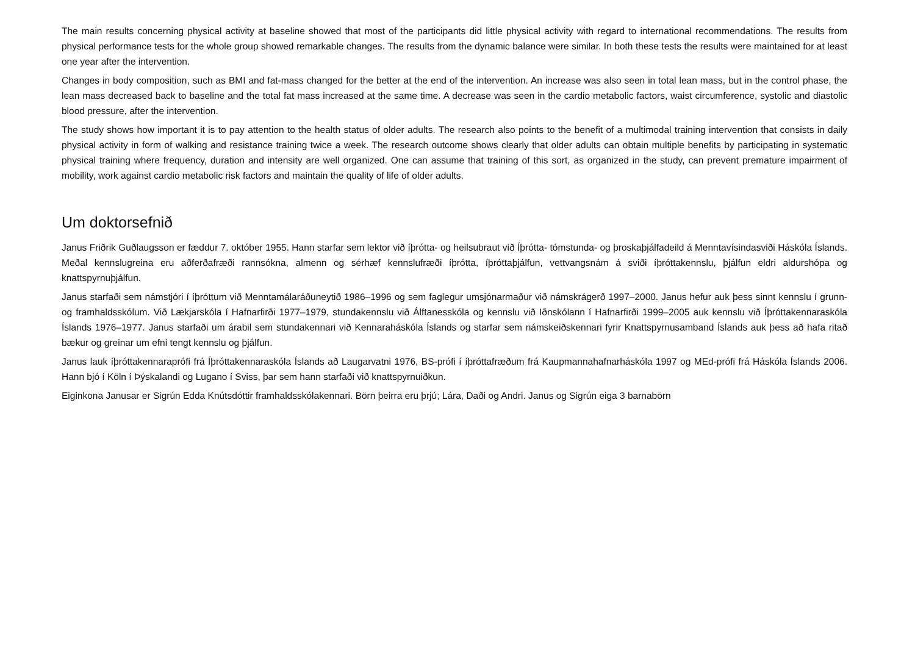The main results concerning physical activity at baseline showed that most of the participants did little physical activity with regard to international recommendations. The results from physical performance tests for the whole group showed remarkable changes. The results from the dynamic balance were similar. In both these tests the results were maintained for at least one year after the intervention.
Changes in body composition, such as BMI and fat-mass changed for the better at the end of the intervention. An increase was also seen in total lean mass, but in the control phase, the lean mass decreased back to baseline and the total fat mass increased at the same time. A decrease was seen in the cardio metabolic factors, waist circumference, systolic and diastolic blood pressure, after the intervention.
The study shows how important it is to pay attention to the health status of older adults. The research also points to the benefit of a multimodal training intervention that consists in daily physical activity in form of walking and resistance training twice a week. The research outcome shows clearly that older adults can obtain multiple benefits by participating in systematic physical training where frequency, duration and intensity are well organized. One can assume that training of this sort, as organized in the study, can prevent premature impairment of mobility, work against cardio metabolic risk factors and maintain the quality of life of older adults.
Um doktorsefnið
Janus Friðrik Guðlaugsson er fæddur 7. október 1955. Hann starfar sem lektor við íþrótta- og heilsubraut við Íþrótta- tómstunda- og þroskaþjálfadeild á Menntavísindasviði Háskóla Íslands. Meðal kennslugreina eru aðferðafræði rannsókna, almenn og sérhæf kennslufræði íþrótta, íþróttaþjálfun, vettvangsnám á sviði íþróttakennslu, þjálfun eldri aldurshópa og knattspyrnuþjálfun.
Janus starfaði sem námstjóri í íþróttum við Menntamálaráðuneytið 1986–1996 og sem faglegur umsjónarmaður við námskrágerð 1997–2000. Janus hefur auk þess sinnt kennslu í grunn- og framhaldsskólum. Við Lækjarskóla í Hafnarfirði 1977–1979, stundakennslu við Álftanesskóla og kennslu við Iðnskólann í Hafnarfirði 1999–2005 auk kennslu við Íþróttakennaraskóla Íslands 1976–1977. Janus starfaði um árabil sem stundakennari við Kennaraháskóla Íslands og starfar sem námskeiðskennari fyrir Knattspyrnusamband Íslands auk þess að hafa ritað bækur og greinar um efni tengt kennslu og þjálfun.
Janus lauk íþróttakennaraprófi frá Íþróttakennaraskóla Íslands að Laugarvatni 1976, BS-prófi í íþróttafræðum frá Kaupmannahafnarháskóla 1997 og MEd-prófi frá Háskóla Íslands 2006. Hann bjó í Köln í Þýskalandi og Lugano í Sviss, þar sem hann starfaði við knattspyrnuiðkun.
Eiginkona Janusar er Sigrún Edda Knútsdóttir framhaldsskólakennari. Börn þeirra eru þrjú; Lára, Daði og Andri. Janus og Sigrún eiga 3 barnabörn